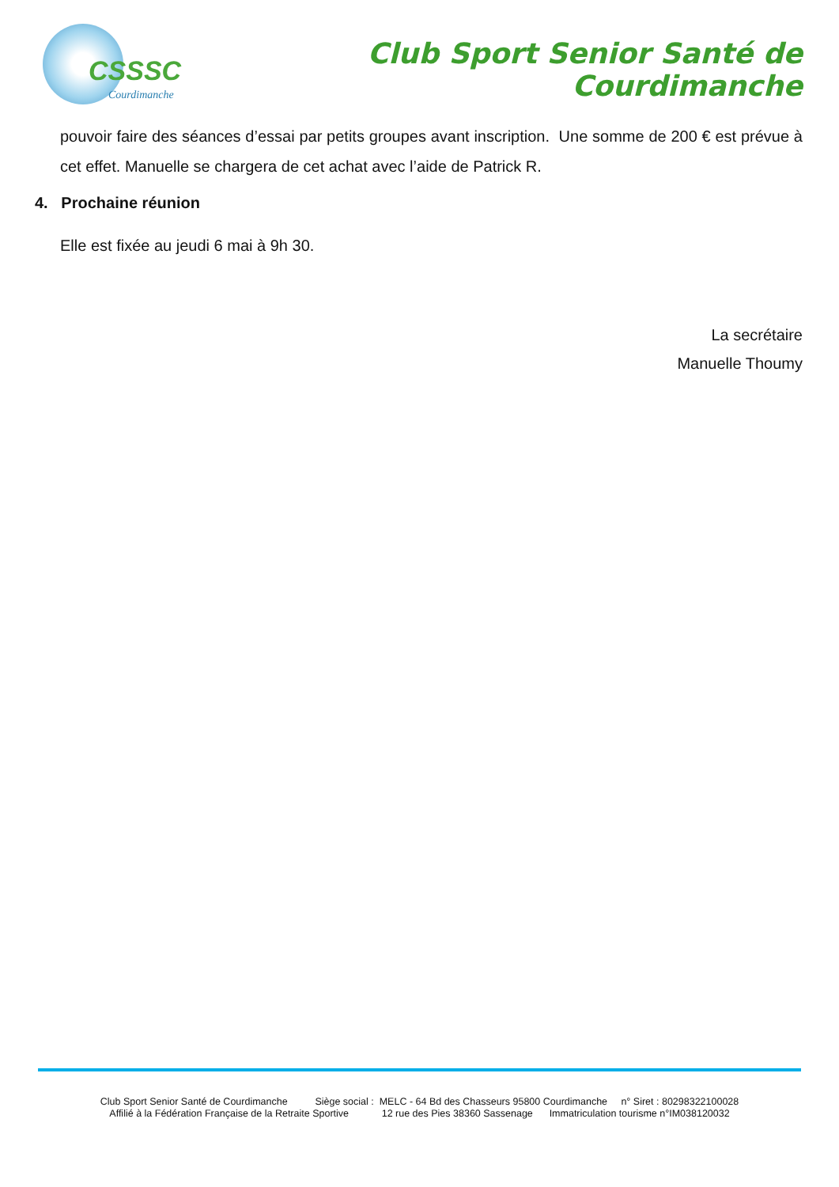CSSSC
Courdimanche
Club Sport Senior Santé de Courdimanche
pouvoir faire des séances d’essai par petits groupes avant inscription. Une somme de 200 € est prévue à cet effet. Manuelle se chargera de cet achat avec l’aide de Patrick R.
4. Prochaine réunion
Elle est fixée au jeudi 6 mai à 9h 30.
La secrétaire
Manuelle Thoumy
Club Sport Senior Santé de Courdimanche Siège social : MELC - 64 Bd des Chasseurs 95800 Courdimanche n° Siret : 80298322100028
Affilié à la Fédération Française de la Retraite Sportive 12 rue des Pies 38360 Sassenage Immatriculation tourisme n°IM038120032